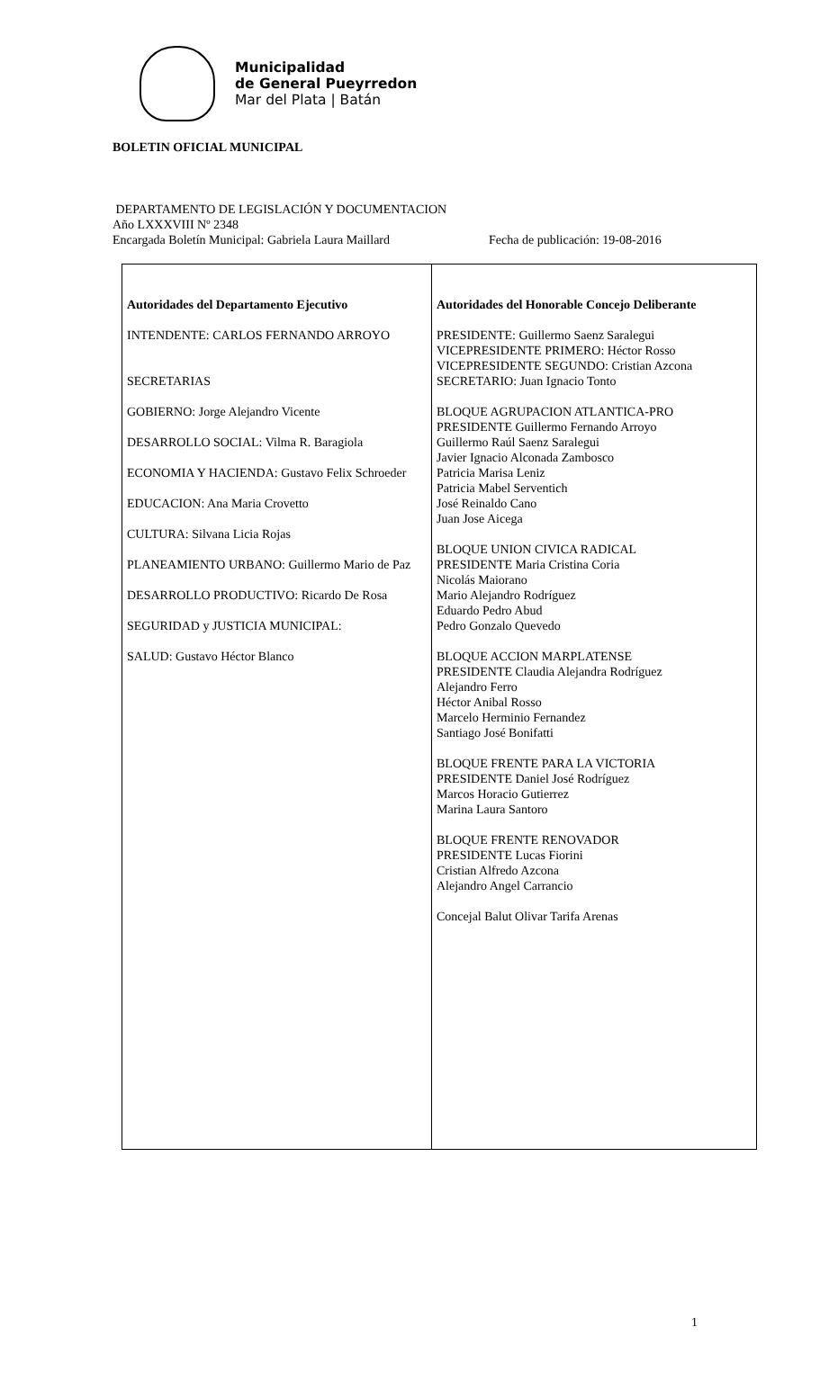Municipalidad
de General Pueyrredon
Mar del Plata | Batán
BOLETIN OFICIAL MUNICIPAL
DEPARTAMENTO DE LEGISLACIÓN Y DOCUMENTACION
Año LXXXVIII Nº 2348
Encargada Boletín Municipal: Gabriela Laura Maillard Fecha de publicación: 19-08-2016
| Autoridades del Departamento Ejecutivo INTENDENTE: CARLOS FERNANDO ARROYO SECRETARIAS GOBIERNO: Jorge Alejandro Vicente DESARROLLO SOCIAL: Vilma R. Baragiola ECONOMIA Y HACIENDA: Gustavo Felix Schroeder EDUCACION: Ana Maria Crovetto CULTURA: Silvana Licia Rojas PLANEAMIENTO URBANO: Guillermo Mario de Paz DESARROLLO PRODUCTIVO: Ricardo De Rosa SEGURIDAD y JUSTICIA MUNICIPAL: SALUD: Gustavo Héctor Blanco | Autoridades del Honorable Concejo Deliberante PRESIDENTE: Guillermo Saenz Saralegui VICEPRESIDENTE PRIMERO: Héctor Rosso VICEPRESIDENTE SEGUNDO: Cristian Azcona SECRETARIO: Juan Ignacio Tonto BLOQUE AGRUPACION ATLANTICA-PRO PRESIDENTE Guillermo Fernando Arroyo Guillermo Raúl Saenz Saralegui Javier Ignacio Alconada Zambosco Patricia Marisa Leniz Patricia Mabel Serventich José Reinaldo Cano Juan Jose Aicega BLOQUE UNION CIVICA RADICAL PRESIDENTE Maria Cristina Coria Nicolás Maiorano Mario Alejandro Rodríguez Eduardo Pedro Abud Pedro Gonzalo Quevedo BLOQUE ACCION MARPLATENSE PRESIDENTE Claudia Alejandra Rodríguez Alejandro Ferro Héctor Anibal Rosso Marcelo Herminio Fernandez Santiago José Bonifatti BLOQUE FRENTE PARA LA VICTORIA PRESIDENTE Daniel José Rodríguez Marcos Horacio Gutierrez Marina Laura Santoro BLOQUE FRENTE RENOVADOR PRESIDENTE Lucas Fiorini Cristian Alfredo Azcona Alejandro Angel Carrancio Concejal Balut Olivar Tarifa Arenas |
1